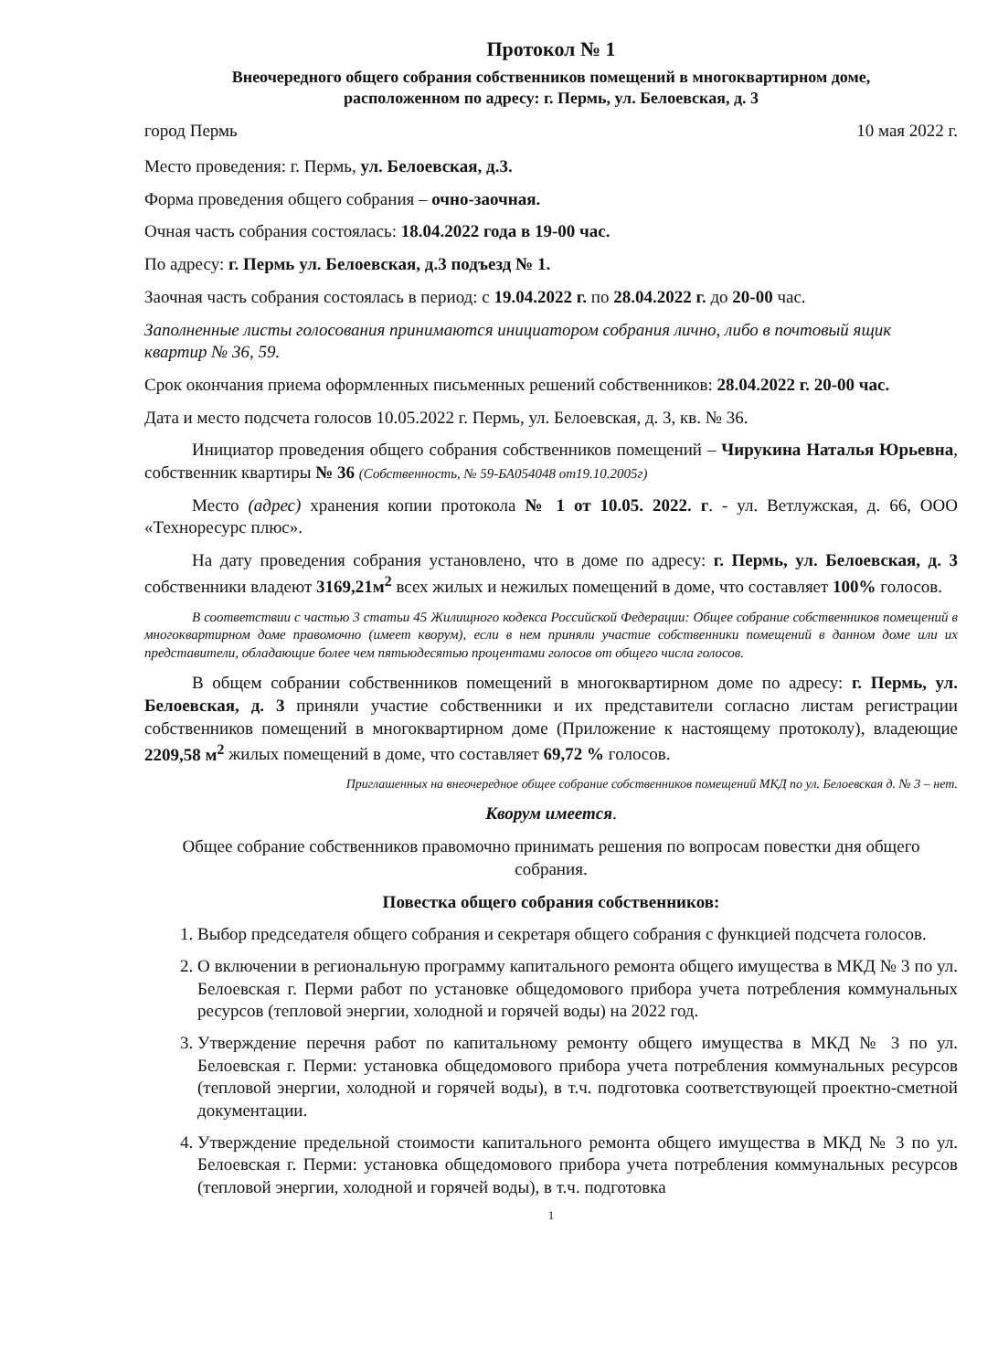Протокол № 1
Внеочередного общего собрания собственников помещений в многоквартирном доме,
расположенном по адресу: г. Пермь, ул. Белоевская, д. 3
город Пермь 10 мая 2022 г.
Место проведения: г. Пермь, ул. Белоевская, д.3.
Форма проведения общего собрания – очно-заочная.
Очная часть собрания состоялась: 18.04.2022 года в 19-00 час.
По адресу: г. Пермь ул. Белоевская, д.3 подъезд № 1.
Заочная часть собрания состоялась в период: с 19.04.2022 г. по 28.04.2022 г. до 20-00 час.
Заполненные листы голосования принимаются инициатором собрания лично, либо в почтовый ящик квартир № 36, 59.
Срок окончания приема оформленных письменных решений собственников: 28.04.2022 г. 20-00 час.
Дата и место подсчета голосов 10.05.2022 г. Пермь, ул. Белоевская, д. 3, кв. № 36.
Инициатор проведения общего собрания собственников помещений – Чирукина Наталья Юрьевна, собственник квартиры № 36 (Собственность, № 59-БА054048 от19.10.2005г)
Место (адрес) хранения копии протокола № 1 от 10.05. 2022. г. - ул. Ветлужская, д. 66, ООО «Техноресурс плюс».
На дату проведения собрания установлено, что в доме по адресу: г. Пермь, ул. Белоевская, д. 3 собственники владеют 3169,21м<sup>2</sup> всех жилых и нежилых помещений в доме, что составляет 100% голосов.
В соответствии с частью 3 статьи 45 Жилищного кодекса Российской Федерации: Общее собрание собственников помещений в многоквартирном доме правомочно (имеет кворум), если в нем приняли участие собственники помещений в данном доме или их представители, обладающие более чем пятьюдесятью процентами голосов от общего числа голосов.
В общем собрании собственников помещений в многоквартирном доме по адресу: г. Пермь, ул. Белоевская, д. 3 приняли участие собственники и их представители согласно листам регистрации собственников помещений в многоквартирном доме (Приложение к настоящему протоколу), владеющие 2209,58 м<sup>2</sup> жилых помещений в доме, что составляет 69,72 % голосов.
Приглашенных на внеочередное общее собрание собственников помещений МКД по ул. Белоевская д. № 3 – нет.
Кворум имеется.
Общее собрание собственников правомочно принимать решения по вопросам повестки дня общего собрания.
Повестка общего собрания собственников:
1. Выбор председателя общего собрания и секретаря общего собрания с функцией подсчета голосов.
2. О включении в региональную программу капитального ремонта общего имущества в МКД № 3 по ул. Белоевская г. Перми работ по установке общедомового прибора учета потребления коммунальных ресурсов (тепловой энергии, холодной и горячей воды) на 2022 год.
3. Утверждение перечня работ по капитальному ремонту общего имущества в МКД № 3 по ул. Белоевская г. Перми: установка общедомового прибора учета потребления коммунальных ресурсов (тепловой энергии, холодной и горячей воды), в т.ч. подготовка соответствующей проектно-сметной документации.
4. Утверждение предельной стоимости капитального ремонта общего имущества в МКД № 3 по ул. Белоевская г. Перми: установка общедомового прибора учета потребления коммунальных ресурсов (тепловой энергии, холодной и горячей воды), в т.ч. подготовка
1